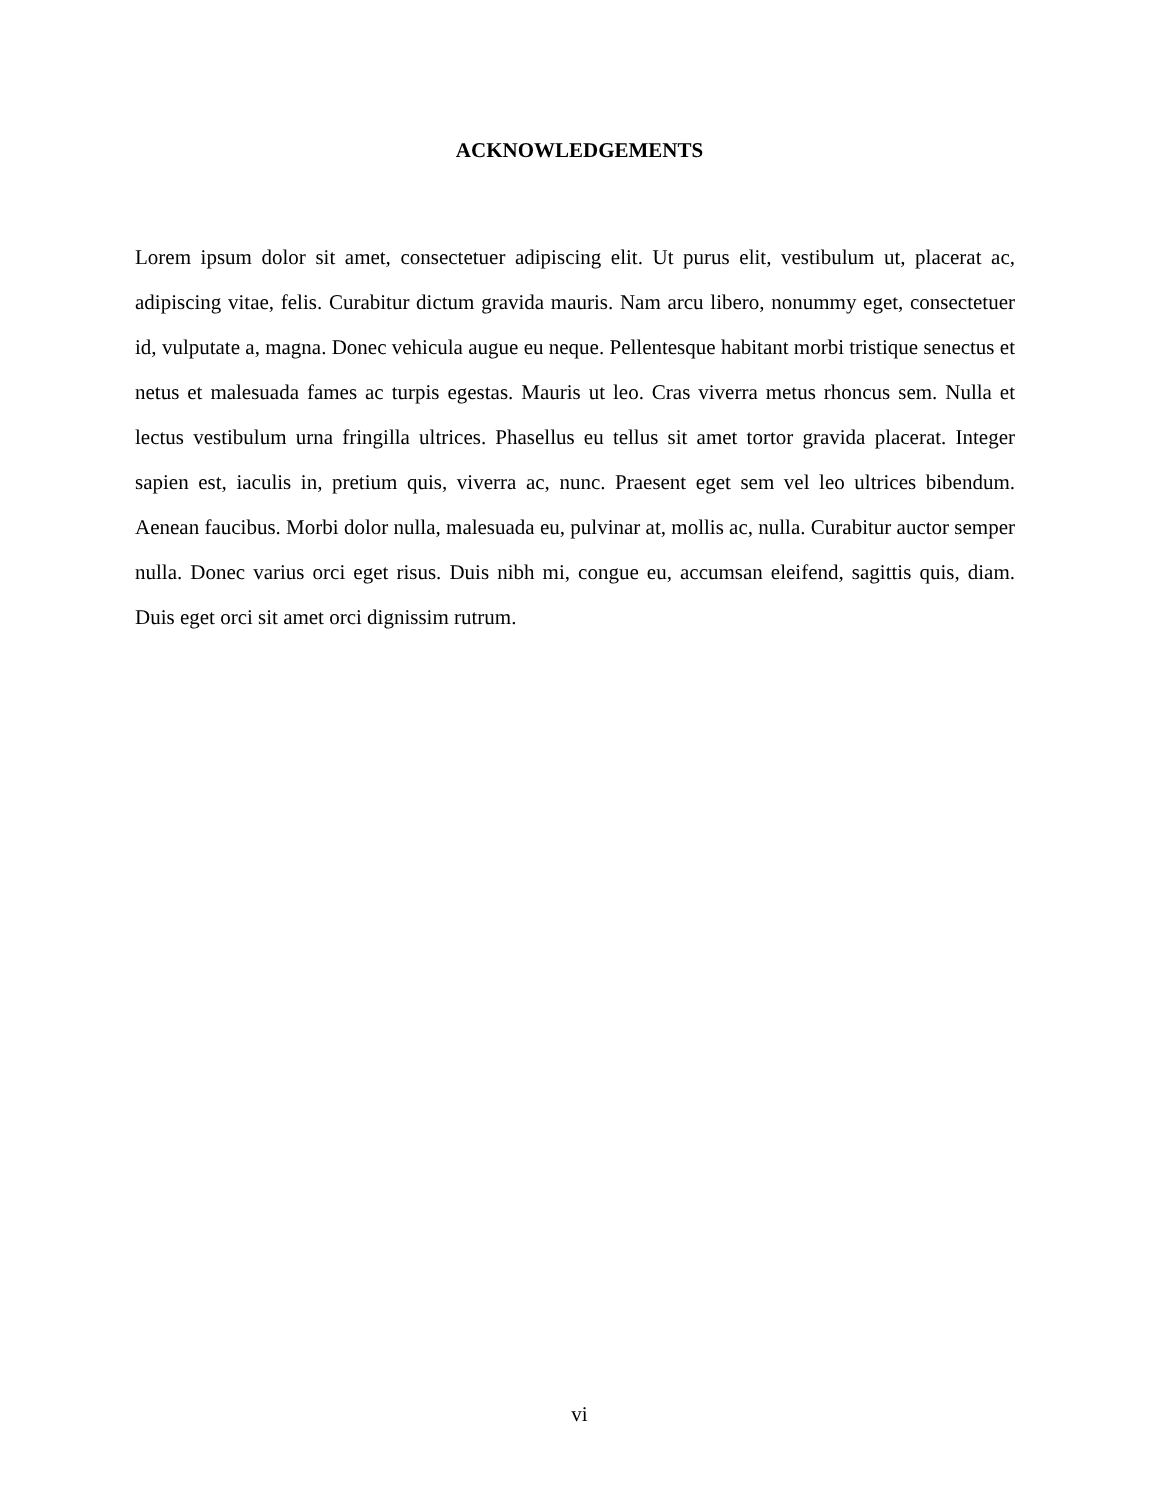ACKNOWLEDGEMENTS
Lorem ipsum dolor sit amet, consectetuer adipiscing elit. Ut purus elit, vestibulum ut, placerat ac, adipiscing vitae, felis. Curabitur dictum gravida mauris. Nam arcu libero, nonummy eget, consectetuer id, vulputate a, magna. Donec vehicula augue eu neque. Pellentesque habitant morbi tristique senectus et netus et malesuada fames ac turpis egestas. Mauris ut leo. Cras viverra metus rhoncus sem. Nulla et lectus vestibulum urna fringilla ultrices. Phasellus eu tellus sit amet tortor gravida placerat. Integer sapien est, iaculis in, pretium quis, viverra ac, nunc. Praesent eget sem vel leo ultrices bibendum. Aenean faucibus. Morbi dolor nulla, malesuada eu, pulvinar at, mollis ac, nulla. Curabitur auctor semper nulla. Donec varius orci eget risus. Duis nibh mi, congue eu, accumsan eleifend, sagittis quis, diam. Duis eget orci sit amet orci dignissim rutrum.
vi